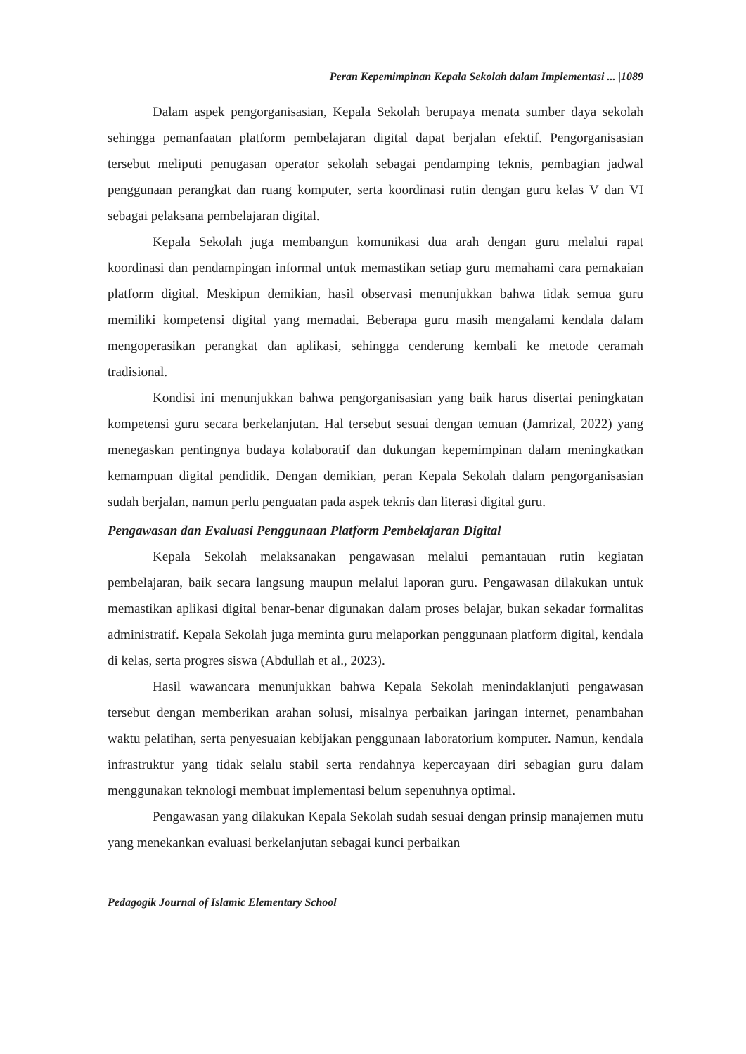Peran Kepemimpinan Kepala Sekolah dalam Implementasi ... |1089
Dalam aspek pengorganisasian, Kepala Sekolah berupaya menata sumber daya sekolah sehingga pemanfaatan platform pembelajaran digital dapat berjalan efektif. Pengorganisasian tersebut meliputi penugasan operator sekolah sebagai pendamping teknis, pembagian jadwal penggunaan perangkat dan ruang komputer, serta koordinasi rutin dengan guru kelas V dan VI sebagai pelaksana pembelajaran digital.
Kepala Sekolah juga membangun komunikasi dua arah dengan guru melalui rapat koordinasi dan pendampingan informal untuk memastikan setiap guru memahami cara pemakaian platform digital. Meskipun demikian, hasil observasi menunjukkan bahwa tidak semua guru memiliki kompetensi digital yang memadai. Beberapa guru masih mengalami kendala dalam mengoperasikan perangkat dan aplikasi, sehingga cenderung kembali ke metode ceramah tradisional.
Kondisi ini menunjukkan bahwa pengorganisasian yang baik harus disertai peningkatan kompetensi guru secara berkelanjutan. Hal tersebut sesuai dengan temuan (Jamrizal, 2022) yang menegaskan pentingnya budaya kolaboratif dan dukungan kepemimpinan dalam meningkatkan kemampuan digital pendidik. Dengan demikian, peran Kepala Sekolah dalam pengorganisasian sudah berjalan, namun perlu penguatan pada aspek teknis dan literasi digital guru.
Pengawasan dan Evaluasi Penggunaan Platform Pembelajaran Digital
Kepala Sekolah melaksanakan pengawasan melalui pemantauan rutin kegiatan pembelajaran, baik secara langsung maupun melalui laporan guru. Pengawasan dilakukan untuk memastikan aplikasi digital benar-benar digunakan dalam proses belajar, bukan sekadar formalitas administratif. Kepala Sekolah juga meminta guru melaporkan penggunaan platform digital, kendala di kelas, serta progres siswa (Abdullah et al., 2023).
Hasil wawancara menunjukkan bahwa Kepala Sekolah menindaklanjuti pengawasan tersebut dengan memberikan arahan solusi, misalnya perbaikan jaringan internet, penambahan waktu pelatihan, serta penyesuaian kebijakan penggunaan laboratorium komputer. Namun, kendala infrastruktur yang tidak selalu stabil serta rendahnya kepercayaan diri sebagian guru dalam menggunakan teknologi membuat implementasi belum sepenuhnya optimal.
Pengawasan yang dilakukan Kepala Sekolah sudah sesuai dengan prinsip manajemen mutu yang menekankan evaluasi berkelanjutan sebagai kunci perbaikan
Pedagogik Journal of Islamic Elementary School